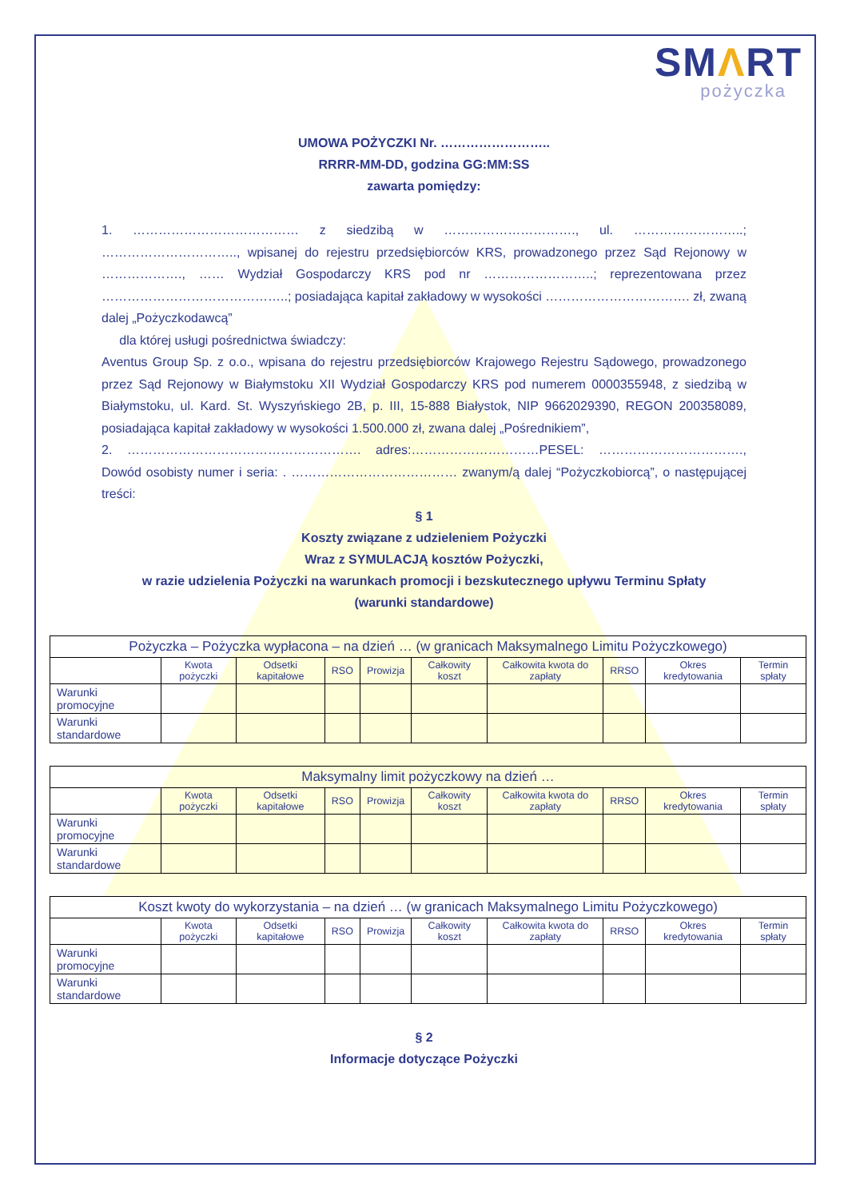SMΛRT
pożyczka
UMOWA POŻYCZKI Nr. ……………………..
RRRR-MM-DD, godzina GG:MM:SS
zawarta pomiędzy:
1. ………………………………… z siedzibą w …………………………., ul. ……………………..; ………………………….., wpisanej do rejestru przedsiębiorców KRS, prowadzonego przez Sąd Rejonowy w ………………., …… Wydział Gospodarczy KRS pod nr ……………………..; reprezentowana przez ……………………………………..; posiadająca kapitał zakładowy w wysokości ……………………………. zł, zwaną dalej „Pożyczkodawcą”
dla której usługi pośrednictwa świadczy:
Aventus Group Sp. z o.o., wpisana do rejestru przedsiębiorców Krajowego Rejestru Sądowego, prowadzonego przez Sąd Rejonowy w Białymstoku XII Wydział Gospodarczy KRS pod numerem 0000355948, z siedzibą w Białymstoku, ul. Kard. St. Wyszyńskiego 2B, p. III, 15-888 Białystok, NIP 9662029390, REGON 200358089, posiadająca kapitał zakładowy w wysokości 1.500.000 zł, zwana dalej „Pośrednikiem”,
2. ………………………………………………. adres:…………………………PESEL: ……………………………., Dowód osobisty numer i seria: . ………………………………… zwanym/ą dalej “Pożyczkobiorcą”, o następującej treści:
§ 1
Koszty związane z udzieleniem Pożyczki
Wraz z SYMULACJĄ kosztów Pożyczki,
w razie udzielenia Pożyczki na warunkach promocji i bezskutecznego upływu Terminu Spłaty
(warunki standardowe)
| Pożyczka – Pożyczka wypłacona – na dzień … (w granicach Maksymalnego Limitu Pożyczkowego) | | | | | | | | | |
| --- | --- | --- | --- | --- | --- | --- | --- | --- | --- |
| | Kwota pożyczki | Odsetki kapitałowe | RSO | Prowizja | Całkowity koszt | Całkowita kwota do zapłaty | RRSO | Okres kredytowania | Termin spłaty |
| Warunki promocyjne | | | | | | | | | |
| Warunki standardowe | | | | | | | | | |
| Maksymalny limit pożyczkowy na dzień … | | | | | | | | | |
| --- | --- | --- | --- | --- | --- | --- | --- | --- | --- |
| | Kwota pożyczki | Odsetki kapitałowe | RSO | Prowizja | Całkowity koszt | Całkowita kwota do zapłaty | RRSO | Okres kredytowania | Termin spłaty |
| Warunki promocyjne | | | | | | | | | |
| Warunki standardowe | | | | | | | | | |
| Koszt kwoty do wykorzystania – na dzień … (w granicach Maksymalnego Limitu Pożyczkowego) | | | | | | | | | |
| --- | --- | --- | --- | --- | --- | --- | --- | --- | --- |
| | Kwota pożyczki | Odsetki kapitałowe | RSO | Prowizja | Całkowity koszt | Całkowita kwota do zapłaty | RRSO | Okres kredytowania | Termin spłaty |
| Warunki promocyjne | | | | | | | | | |
| Warunki standardowe | | | | | | | | | |
§ 2
Informacje dotyczące Pożyczki